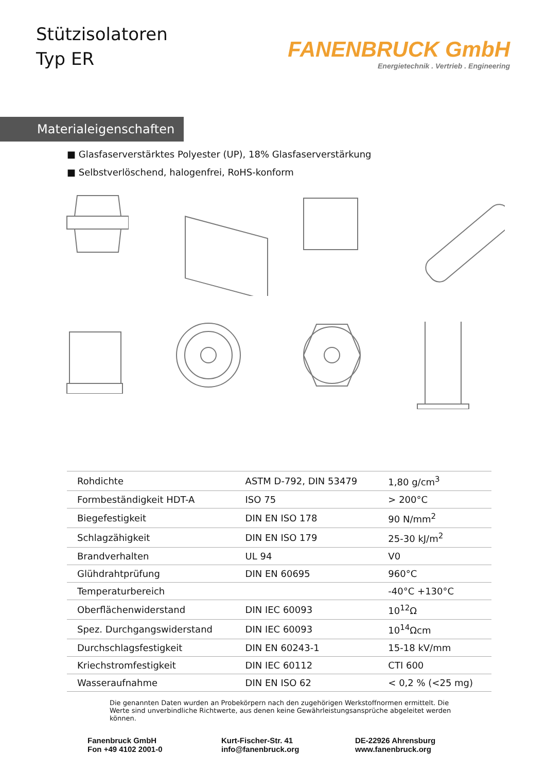Stützisolatoren
Typ ER
FANENBRUCK GmbH
Energietechnik . Vertrieb . Engineering
Materialeigenschaften
■ Glasfaserverstärktes Polyester (UP), 18% Glasfaserverstärkung
■ Selbstverlöschend, halogenfrei, RoHS-konform
| Rohdichte | ASTM D-792, DIN 53479 | 1,80 g/cm<sup>3</sup> |
| Formbeständigkeit HDT-A | ISO 75 | > 200°C |
| Biegefestigkeit | DIN EN ISO 178 | 90 N/mm<sup>2</sup> |
| Schlagzähigkeit | DIN EN ISO 179 | 25-30 kJ/m<sup>2</sup> |
| Brandverhalten | UL 94 | V0 |
| Glühdrahtprüfung | DIN EN 60695 | 960°C |
| Temperaturbereich | | -40°C +130°C |
| Oberflächenwiderstand | DIN IEC 60093 | 10<sup>12</sup>Ω |
| Spez. Durchgangswiderstand | DIN IEC 60093 | 10<sup>14</sup>Ωcm |
| Durchschlagsfestigkeit | DIN EN 60243-1 | 15-18 kV/mm |
| Kriechstromfestigkeit | DIN IEC 60112 | CTI 600 |
| Wasseraufnahme | DIN EN ISO 62 | < 0,2 % (<25 mg) |
Die genannten Daten wurden an Probekörpern nach den zugehörigen Werkstoffnormen ermittelt. Die Werte sind unverbindliche Richtwerte, aus denen keine Gewährleistungsansprüche abgeleitet werden können.
Fanenbruck GmbH
Fon +49 4102 2001-0
Kurt-Fischer-Str. 41
info@fanenbruck.org
DE-22926 Ahrensburg
www.fanenbruck.org